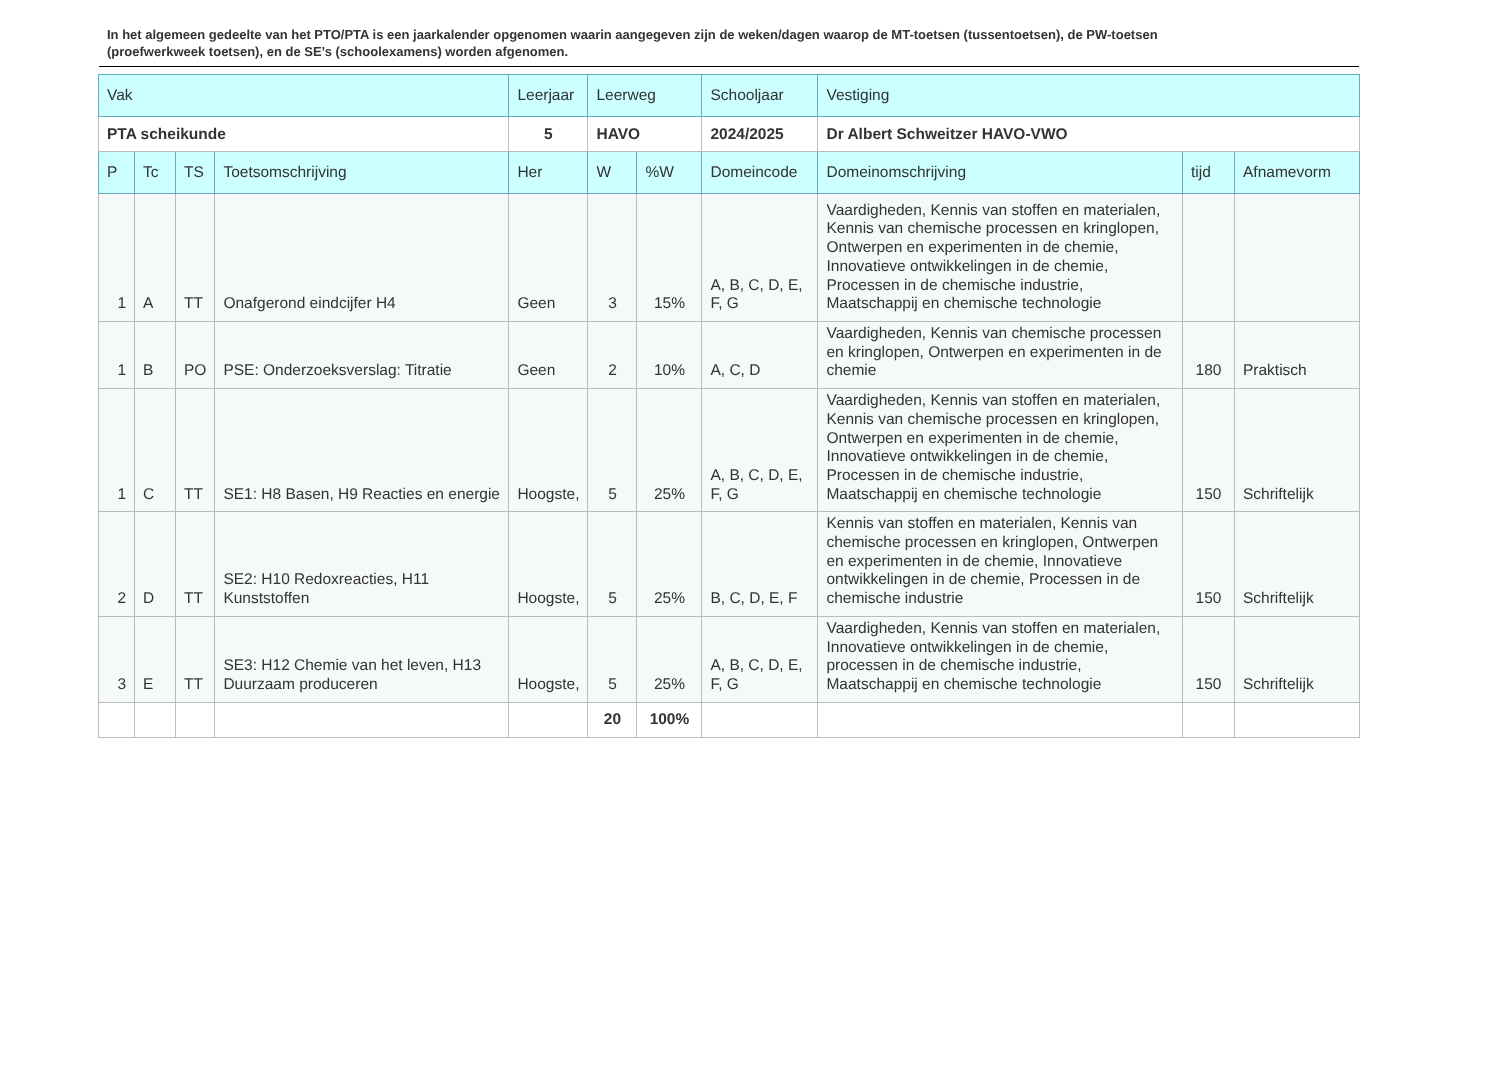In het algemeen gedeelte van het PTO/PTA is een jaarkalender opgenomen waarin aangegeven zijn de weken/dagen waarop de MT-toetsen (tussentoetsen), de PW-toetsen (proefwerkweek toetsen), en de SE’s (schoolexamens) worden afgenomen.
| Vak | | | | Leerjaar | Leerweg | | Schooljaar | Vestiging | | |
| --- | --- | --- | --- | --- | --- | --- | --- | --- | --- | --- |
| PTA scheikunde | | | | 5 | HAVO | | 2024/2025 | Dr Albert Schweitzer HAVO-VWO | | |
| P | Tc | TS | Toetsomschrijving | Her | W | %W | Domeincode | Domeinomschrijving | tijd | Afnamevorm |
| 1 | A | TT | Onafgerond eindcijfer H4 | Geen | 3 | 15% | A, B, C, D, E, F, G | Vaardigheden, Kennis van stoffen en materialen, Kennis van chemische processen en kringlopen, Ontwerpen en experimenten in de chemie, Innovatieve ontwikkelingen in de chemie, Processen in de chemische industrie, Maatschappij en chemische technologie | | |
| 1 | B | PO | PSE: Onderzoeksverslag: Titratie | Geen | 2 | 10% | A, C, D | Vaardigheden, Kennis van chemische processen en kringlopen, Ontwerpen en experimenten in de chemie | 180 | Praktisch |
| 1 | C | TT | SE1: H8 Basen, H9 Reacties en energie | Hoogste, | 5 | 25% | A, B, C, D, E, F, G | Vaardigheden, Kennis van stoffen en materialen, Kennis van chemische processen en kringlopen, Ontwerpen en experimenten in de chemie, Innovatieve ontwikkelingen in de chemie, Processen in de chemische industrie, Maatschappij en chemische technologie | 150 | Schriftelijk |
| 2 | D | TT | SE2: H10 Redoxreacties, H11 Kunststoffen | Hoogste, | 5 | 25% | B, C, D, E, F | Kennis van stoffen en materialen, Kennis van chemische processen en kringlopen, Ontwerpen en experimenten in de chemie, Innovatieve ontwikkelingen in de chemie, Processen in de chemische industrie | 150 | Schriftelijk |
| 3 | E | TT | SE3: H12 Chemie van het leven, H13 Duurzaam produceren | Hoogste, | 5 | 25% | A, B, C, D, E, F, G | Vaardigheden, Kennis van stoffen en materialen, Innovatieve ontwikkelingen in de chemie, processen in de chemische industrie, Maatschappij en chemische technologie | 150 | Schriftelijk |
| | | | | | 20 | 100% | | | | |